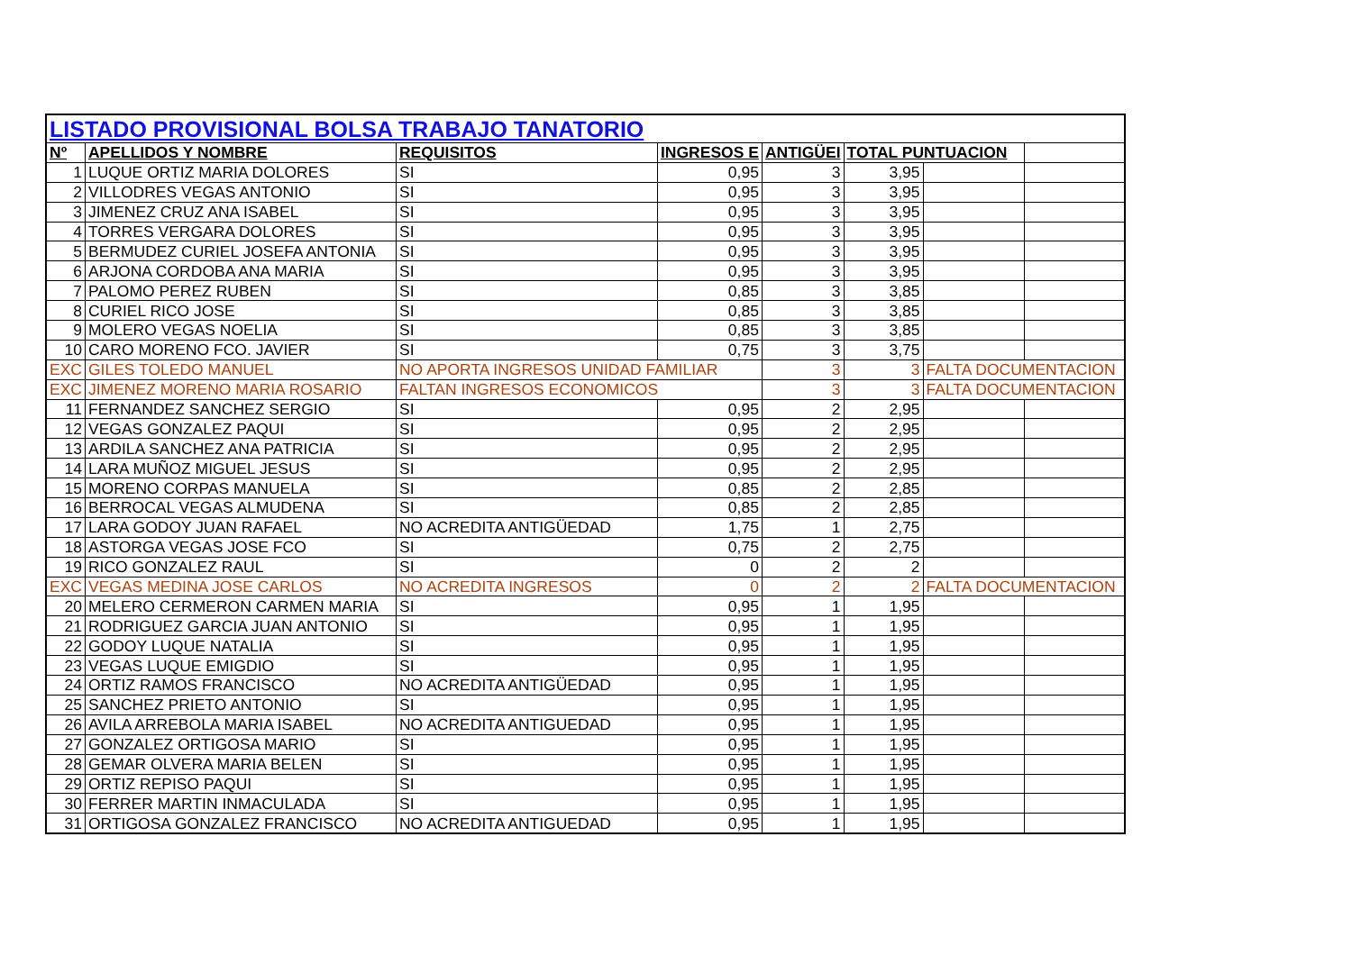| LISTADO PROVISIONAL BOLSA TRABAJO TANATORIO | | | | | | | |
| Nº | APELLIDOS Y NOMBRE | REQUISITOS | INGRESOS E | ANTIGÜEI | TOTAL PUNTUACION | | |
| 1 | LUQUE ORTIZ MARIA DOLORES | SI | 0,95 | 3 | 3,95 | | |
| 2 | VILLODRES VEGAS ANTONIO | SI | 0,95 | 3 | 3,95 | | |
| 3 | JIMENEZ CRUZ ANA ISABEL | SI | 0,95 | 3 | 3,95 | | |
| 4 | TORRES VERGARA DOLORES | SI | 0,95 | 3 | 3,95 | | |
| 5 | BERMUDEZ CURIEL JOSEFA ANTONIA | SI | 0,95 | 3 | 3,95 | | |
| 6 | ARJONA CORDOBA ANA MARIA | SI | 0,95 | 3 | 3,95 | | |
| 7 | PALOMO PEREZ RUBEN | SI | 0,85 | 3 | 3,85 | | |
| 8 | CURIEL RICO JOSE | SI | 0,85 | 3 | 3,85 | | |
| 9 | MOLERO VEGAS NOELIA | SI | 0,85 | 3 | 3,85 | | |
| 10 | CARO MORENO FCO. JAVIER | SI | 0,75 | 3 | 3,75 | | |
| EXC | GILES TOLEDO MANUEL | NO APORTA INGRESOS UNIDAD FAMILIAR | | 3 | 3 | FALTA DOCUMENTACION | |
| EXC | JIMENEZ MORENO MARIA ROSARIO | FALTAN INGRESOS ECONOMICOS | | 3 | 3 | FALTA DOCUMENTACION | |
| 11 | FERNANDEZ SANCHEZ SERGIO | SI | 0,95 | 2 | 2,95 | | |
| 12 | VEGAS GONZALEZ PAQUI | SI | 0,95 | 2 | 2,95 | | |
| 13 | ARDILA SANCHEZ ANA PATRICIA | SI | 0,95 | 2 | 2,95 | | |
| 14 | LARA MUÑOZ MIGUEL JESUS | SI | 0,95 | 2 | 2,95 | | |
| 15 | MORENO CORPAS MANUELA | SI | 0,85 | 2 | 2,85 | | |
| 16 | BERROCAL VEGAS ALMUDENA | SI | 0,85 | 2 | 2,85 | | |
| 17 | LARA GODOY JUAN RAFAEL | NO ACREDITA ANTIGÜEDAD | 1,75 | 1 | 2,75 | | |
| 18 | ASTORGA VEGAS JOSE FCO | SI | 0,75 | 2 | 2,75 | | |
| 19 | RICO GONZALEZ RAUL | SI | 0 | 2 | 2 | | |
| EXC | VEGAS MEDINA JOSE CARLOS | NO ACREDITA INGRESOS | 0 | 2 | 2 | FALTA DOCUMENTACION | |
| 20 | MELERO CERMERON CARMEN MARIA | SI | 0,95 | 1 | 1,95 | | |
| 21 | RODRIGUEZ GARCIA JUAN ANTONIO | SI | 0,95 | 1 | 1,95 | | |
| 22 | GODOY LUQUE NATALIA | SI | 0,95 | 1 | 1,95 | | |
| 23 | VEGAS LUQUE EMIGDIO | SI | 0,95 | 1 | 1,95 | | |
| 24 | ORTIZ RAMOS FRANCISCO | NO ACREDITA ANTIGÜEDAD | 0,95 | 1 | 1,95 | | |
| 25 | SANCHEZ PRIETO ANTONIO | SI | 0,95 | 1 | 1,95 | | |
| 26 | AVILA ARREBOLA MARIA ISABEL | NO ACREDITA ANTIGUEDAD | 0,95 | 1 | 1,95 | | |
| 27 | GONZALEZ ORTIGOSA MARIO | SI | 0,95 | 1 | 1,95 | | |
| 28 | GEMAR OLVERA MARIA BELEN | SI | 0,95 | 1 | 1,95 | | |
| 29 | ORTIZ REPISO PAQUI | SI | 0,95 | 1 | 1,95 | | |
| 30 | FERRER MARTIN INMACULADA | SI | 0,95 | 1 | 1,95 | | |
| 31 | ORTIGOSA GONZALEZ FRANCISCO | NO ACREDITA ANTIGUEDAD | 0,95 | 1 | 1,95 | | |